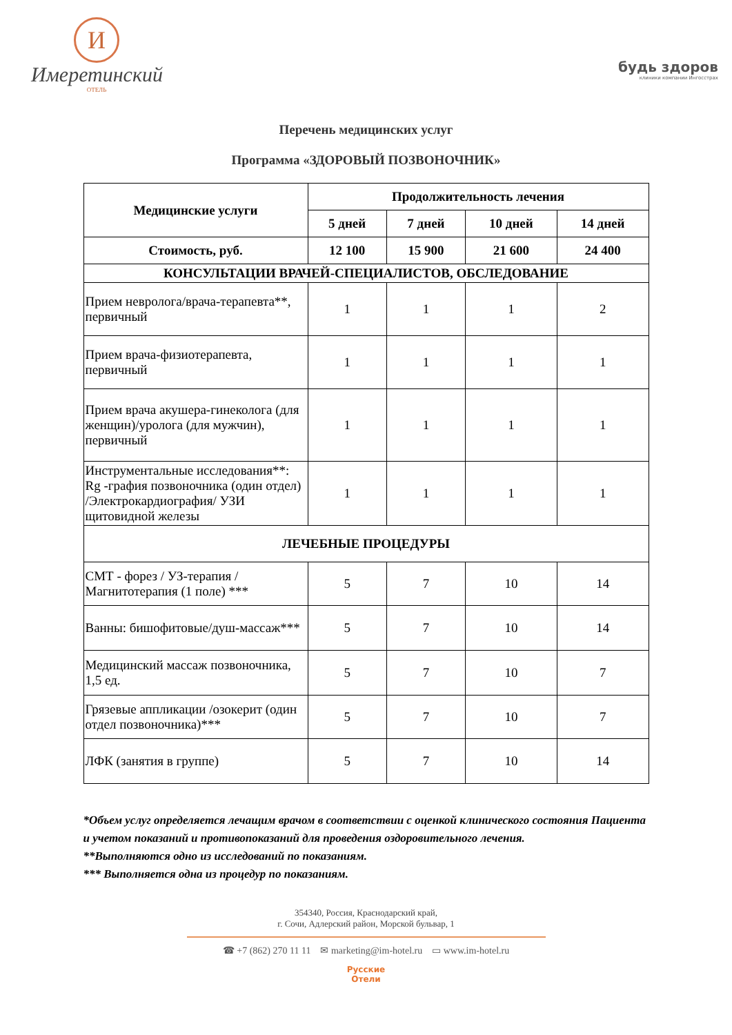И
Имеретинский
ОТЕЛЬ
будь здоров
клиники компании Ингосстрах
Перечень медицинских услуг
Программа «ЗДОРОВЫЙ ПОЗВОНОЧНИК»
| Медицинские услуги | Продолжительность лечения | | | |
| --- | --- | --- | --- | --- |
| | 5 дней | 7 дней | 10 дней | 14 дней |
| Стоимость, руб. | 12 100 | 15 900 | 21 600 | 24 400 |
| КОНСУЛЬТАЦИИ ВРАЧЕЙ-СПЕЦИАЛИСТОВ, ОБСЛЕДОВАНИЕ | | | | |
| Прием невролога/врача-терапевта**, первичный | 1 | 1 | 1 | 2 |
| Прием врача-физиотерапевта, первичный | 1 | 1 | 1 | 1 |
| Прием врача акушера-гинеколога (для женщин)/уролога (для мужчин), первичный | 1 | 1 | 1 | 1 |
| Инструментальные исследования**: Rg -графия позвоночника (один отдел) /Электрокардиография/ УЗИ щитовидной железы | 1 | 1 | 1 | 1 |
| ЛЕЧЕБНЫЕ ПРОЦЕДУРЫ | | | | |
| СМТ - форез / УЗ-терапия / Магнитотерапия (1 поле) *** | 5 | 7 | 10 | 14 |
| Ванны: бишофитовые/душ-массаж*** | 5 | 7 | 10 | 14 |
| Медицинский массаж позвоночника, 1,5 ед. | 5 | 7 | 10 | 7 |
| Грязевые аппликации /озокерит (один отдел позвоночника)*** | 5 | 7 | 10 | 7 |
| ЛФК (занятия в группе) | 5 | 7 | 10 | 14 |
*Объем услуг определяется лечащим врачом в соответствии с оценкой клинического состояния Пациента и учетом показаний и противопоказаний для проведения оздоровительного лечения.
**Выполняются одно из исследований по показаниям.
*** Выполняется одна из процедур по показаниям.
354340, Россия, Краснодарский край,
г. Сочи, Адлерский район, Морской бульвар, 1
☎ +7 (862) 270 11 11 ✉ marketing@im-hotel.ru ▭ www.im-hotel.ru
Русские
Отели